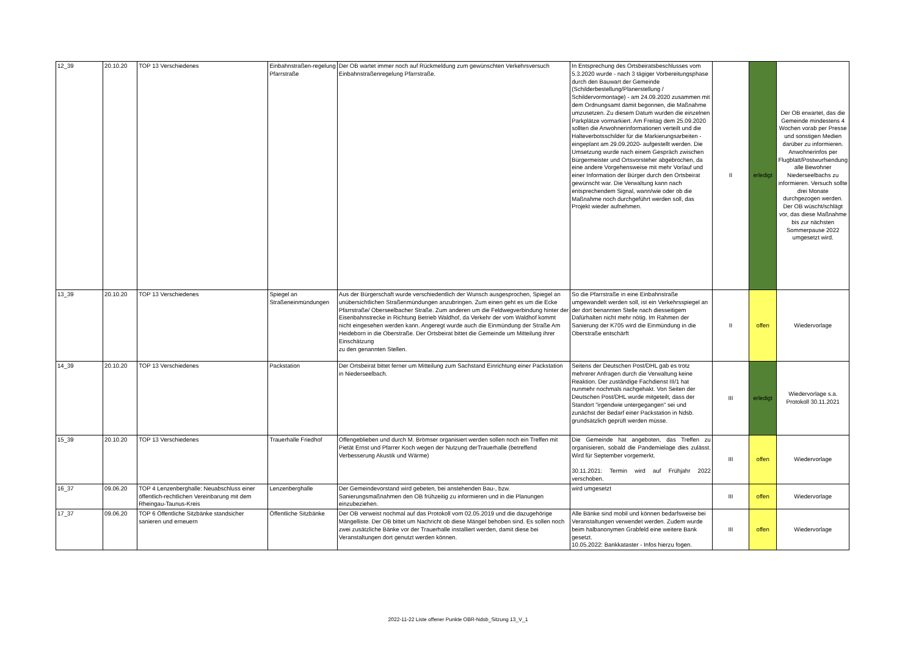| 12_39 | 20.10.20 | TOP 13 Verschiedenes | Einbahnstraßen-regelung Pfarrstraße | Der OB wartet immer noch auf Rückmeldung zum gewünschten Verkehrsversuch Einbahnstraßenregelung Pfarrstraße. | In Entsprechung des Ortsbeiratsbeschlusses vom 5.3.2020 wurde - nach 3 tägiger Vorbereitungsphase durch den Bauwart der Gemeinde (Schilderbestellung/Planerstellung / Schildervormontage) - am 24.09.2020 zusammen mit dem Ordnungsamt damit begonnen, die Maßnahme umzusetzen. Zu diesem Datum wurden die einzelnen Parkplätze vormarkiert. Am Freitag dem 25.09.2020 sollten die Anwohnerinformationen verteilt und die Halteverbotsschilder für die Markierungsarbeiten - eingeplant am 29.09.2020- aufgestellt werden. Die Umsetzung wurde nach einem Gespräch zwischen Bürgermeister und Ortsvorsteher abgebrochen, da eine andere Vorgehensweise mit mehr Vorlauf und einer Information der Bürger durch den Ortsbeirat gewünscht war. Die Verwaltung kann nach entsprechendem Signal, wann/wie oder ob die Maßnahme noch durchgeführt werden soll, das Projekt wieder aufnehmen. | II | erledigt | Der OB erwartet, das die Gemeinde mindestens 4 Wochen vorab per Presse und sonstigen Medien darüber zu informieren. Anwohnerinfos per Flugblatt/Postwurfsendung alle Bewohner Niederseelbachs zu informieren. Versuch sollte drei Monate durchgezogen werden. Der OB wüscht/schlägt vor, das diese Maßnahme bis zur nächsten Sommerpause 2022 umgesetzt wird. |
| 13_39 | 20.10.20 | TOP 13 Verschiedenes | Spiegel an Straßeneinmündungen | Aus der Bürgerschaft wurde verschiedentlich der Wunsch ausgesprochen, Spiegel an unübersichtlichen Straßenmündungen anzubringen. Zum einen geht es um die Ecke Pfarrstraße/ Oberseelbacher Straße. Zum anderen um die Feldwegverbindung hinter der Eisenbahnstrecke in Richtung Betrieb Waldhof, da Verkehr der vom Waldhof kommt nicht eingesehen werden kann. Angeregt wurde auch die Einmündung der Straße Am Heideborn in die Oberstraße. Der Ortsbeirat bittet die Gemeinde um Mitteilung ihrer Einschätzung zu den genannten Stellen. | So die Pfarrstraße in eine Einbahnstraße umgewandelt werden soll, ist ein Verkehrsspiegel an der dort benannten Stelle nach diesseitigem Dafürhalten nicht mehr nötig. Im Rahmen der Sanierung der K705 wird die Einmündung in die Oberstraße entschärft | II | offen | Wiedervorlage |
| 14_39 | 20.10.20 | TOP 13 Verschiedenes | Packstation | Der Ortsbeirat bittet ferner um Mitteilung zum Sachstand Einrichtung einer Packstation in Niederseelbach. | Seitens der Deutschen Post/DHL gab es trotz mehrerer Anfragen durch die Verwaltung keine Reaktion. Der zuständige Fachdienst III/1 hat nunmehr nochmals nachgehakt. Von Seiten der Deutschen Post/DHL wurde mitgeteilt, dass der Standort "irgendwie untergegangen" sei und zunächst der Bedarf einer Packstation in Ndsb. grundsätzlich geprüft werden müsse. | III | erledigt | Wiedervorlage s.a. Protokoll 30.11.2021 |
| 15_39 | 20.10.20 | TOP 13 Verschiedenes | Trauerhalle Friedhof | Offengeblieben und durch M. Brömser organisiert werden sollen noch ein Treffen mit Pietät Ernst und Pfarrer Koch wegen der Nutzung derTrauerhalle (betreffend Verbesserung Akustik und Wärme) | Die Gemeinde hat angeboten, das Treffen zu organisieren, sobald die Pandemielage dies zulässt. Wird für September vorgemerkt. 30.11.2021: Termin wird auf Frühjahr 2022 verschoben. | III | offen | Wiedervorlage |
| 16_37 | 09.06.20 | TOP 4 Lenzenberghalle: Neuabschluss einer öffentlich-rechtlichen Vereinbarung mit dem Rheingau-Taunus-Kreis | Lenzenberghalle | Der Gemeindevorstand wird gebeten, bei anstehenden Bau-, bzw. Sanierungsmaßnahmen den OB frühzeitig zu informieren und in die Planungen einzubeziehen. | wird umgesetzt | III | offen | Wiedervorlage |
| 17_37 | 09.06.20 | TOP 6 Öffentliche Sitzbänke standsicher sanieren und erneuern | Öffentliche Sitzbänke | Der OB verweist nochmal auf das Protokoll vom 02.05.2019 und die dazugehörige Mängelliste. Der OB bittet um Nachricht ob diese Mängel behoben sind. Es sollen noch zwei zusätzliche Bänke vor der Trauerhalle installiert werden, damit diese bei Veranstaltungen dort genutzt werden können. | Alle Bänke sind mobil und können bedarfsweise bei Veranstaltungen verwendet werden. Zudem wurde beim halbanonymen Grabfeld eine weitere Bank gesetzt. 10.05.2022: Bankkataster - Infos hierzu fogen. | III | offen | Wiedervorlage |
2022-11-22 Liste offener Punkte OBR-Ndsb_Sitzung 13_V_1